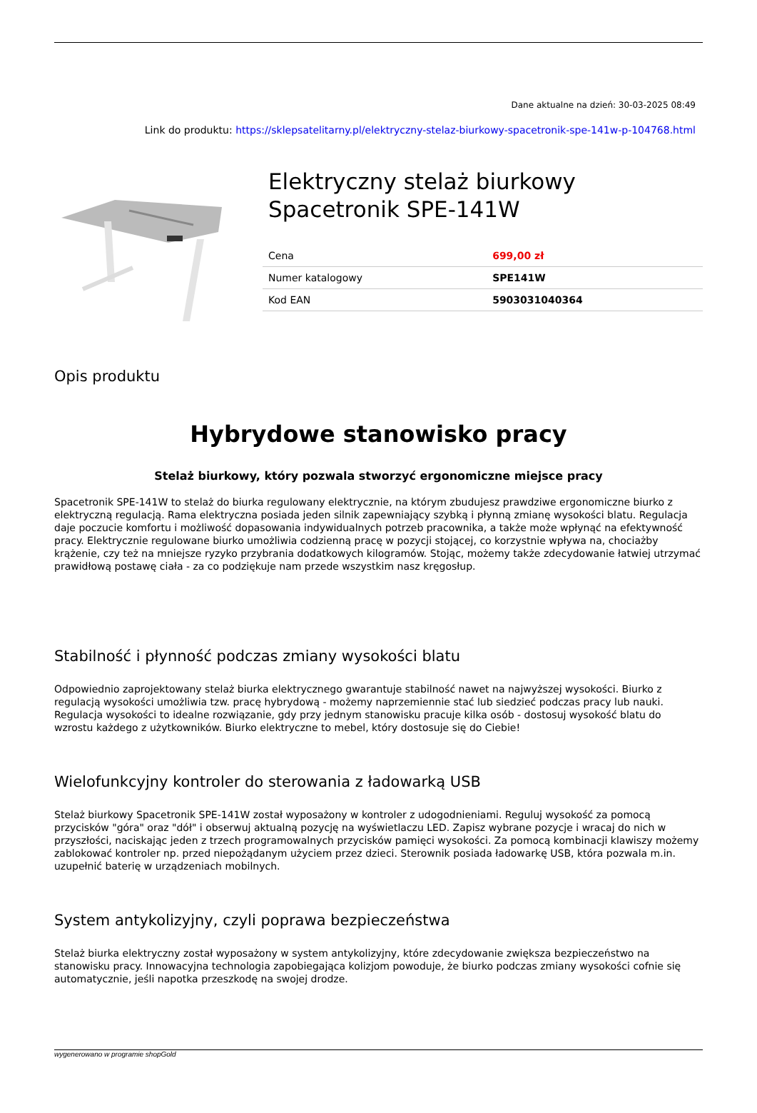Dane aktualne na dzień: 30-03-2025 08:49
Link do produktu: https://sklepsatelitarny.pl/elektryczny-stelaz-biurkowy-spacetronik-spe-141w-p-104768.html
Elektryczny stelaż biurkowy Spacetronik SPE-141W
| Cena | 699,00 zł |
| Numer katalogowy | SPE141W |
| Kod EAN | 5903031040364 |
Opis produktu
Hybrydowe stanowisko pracy
Stelaż biurkowy, który pozwala stworzyć ergonomiczne miejsce pracy
Spacetronik SPE-141W to stelaż do biurka regulowany elektrycznie, na którym zbudujesz prawdziwe ergonomiczne biurko z elektryczną regulacją. Rama elektryczna posiada jeden silnik zapewniający szybką i płynną zmianę wysokości blatu. Regulacja daje poczucie komfortu i możliwość dopasowania indywidualnych potrzeb pracownika, a także może wpłynąć na efektywność pracy. Elektrycznie regulowane biurko umożliwia codzienną pracę w pozycji stojącej, co korzystnie wpływa na, chociażby krążenie, czy też na mniejsze ryzyko przybrania dodatkowych kilogramów. Stojąc, możemy także zdecydowanie łatwiej utrzymać prawidłową postawę ciała - za co podziękuje nam przede wszystkim nasz kręgosłup.
Stabilność i płynność podczas zmiany wysokości blatu
Odpowiednio zaprojektowany stelaż biurka elektrycznego gwarantuje stabilność nawet na najwyższej wysokości. Biurko z regulacją wysokości umożliwia tzw. pracę hybrydową - możemy naprzemiennie stać lub siedzieć podczas pracy lub nauki. Regulacja wysokości to idealne rozwiązanie, gdy przy jednym stanowisku pracuje kilka osób - dostosuj wysokość blatu do wzrostu każdego z użytkowników. Biurko elektryczne to mebel, który dostosuje się do Ciebie!
Wielofunkcyjny kontroler do sterowania z ładowarką USB
Stelaż biurkowy Spacetronik SPE-141W został wyposażony w kontroler z udogodnieniami. Reguluj wysokość za pomocą przycisków "góra" oraz "dół" i obserwuj aktualną pozycję na wyświetlaczu LED. Zapisz wybrane pozycje i wracaj do nich w przyszłości, naciskając jeden z trzech programowalnych przycisków pamięci wysokości. Za pomocą kombinacji klawiszy możemy zablokować kontroler np. przed niepożądanym użyciem przez dzieci. Sterownik posiada ładowarkę USB, która pozwala m.in. uzupełnić baterię w urządzeniach mobilnych.
System antykolizyjny, czyli poprawa bezpieczeństwa
Stelaż biurka elektryczny został wyposażony w system antykolizyjny, które zdecydowanie zwiększa bezpieczeństwo na stanowisku pracy. Innowacyjna technologia zapobiegająca kolizjom powoduje, że biurko podczas zmiany wysokości cofnie się automatycznie, jeśli napotka przeszkodę na swojej drodze.
wygenerowano w programie shopGold